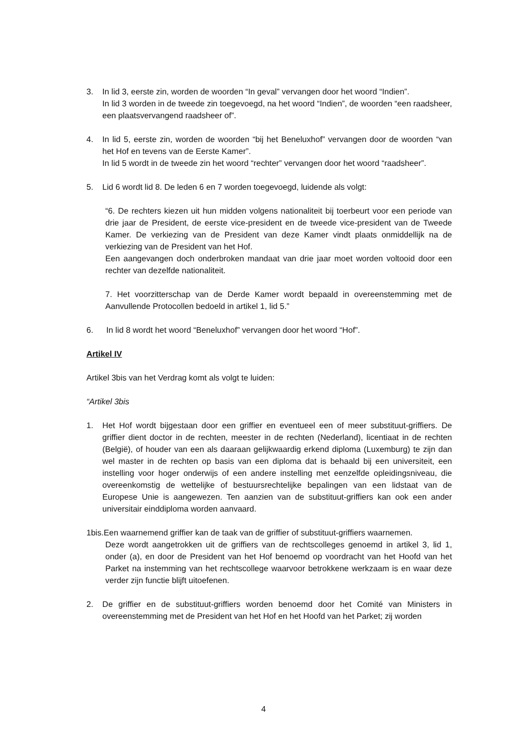3. In lid 3, eerste zin, worden de woorden “In geval” vervangen door het woord “Indien”.
In lid 3 worden in de tweede zin toegevoegd, na het woord “Indien”, de woorden “een raadsheer, een plaatsvervangend raadsheer of”.
4. In lid 5, eerste zin, worden de woorden “bij het Beneluxhof” vervangen door de woorden “van het Hof en tevens van de Eerste Kamer”.
In lid 5 wordt in de tweede zin het woord “rechter” vervangen door het woord “raadsheer”.
5. Lid 6 wordt lid 8. De leden 6 en 7 worden toegevoegd, luidende als volgt:
“6. De rechters kiezen uit hun midden volgens nationaliteit bij toerbeurt voor een periode van drie jaar de President, de eerste vice-president en de tweede vice-president van de Tweede Kamer. De verkiezing van de President van deze Kamer vindt plaats onmiddellijk na de verkiezing van de President van het Hof.
Een aangevangen doch onderbroken mandaat van drie jaar moet worden voltooid door een rechter van dezelfde nationaliteit.
7. Het voorzitterschap van de Derde Kamer wordt bepaald in overeenstemming met de Aanvullende Protocollen bedoeld in artikel 1, lid 5.”
6. In lid 8 wordt het woord “Beneluxhof” vervangen door het woord “Hof”.
Artikel IV
Artikel 3bis van het Verdrag komt als volgt te luiden:
“Artikel 3bis
1. Het Hof wordt bijgestaan door een griffier en eventueel een of meer substituut-griffiers. De griffier dient doctor in de rechten, meester in de rechten (Nederland), licentiaat in de rechten (België), of houder van een als daaraan gelijkwaardig erkend diploma (Luxemburg) te zijn dan wel master in de rechten op basis van een diploma dat is behaald bij een universiteit, een instelling voor hoger onderwijs of een andere instelling met eenzelfde opleidingsniveau, die overeenkomstig de wettelijke of bestuursrechtelijke bepalingen van een lidstaat van de Europese Unie is aangewezen. Ten aanzien van de substituut-griffiers kan ook een ander universitair einddiploma worden aanvaard.
1bis.Een waarnemend griffier kan de taak van de griffier of substituut-griffiers waarnemen.
Deze wordt aangetrokken uit de griffiers van de rechtscolleges genoemd in artikel 3, lid 1, onder (a), en door de President van het Hof benoemd op voordracht van het Hoofd van het Parket na instemming van het rechtscollege waarvoor betrokkene werkzaam is en waar deze verder zijn functie blijft uitoefenen.
2. De griffier en de substituut-griffiers worden benoemd door het Comité van Ministers in overeenstemming met de President van het Hof en het Hoofd van het Parket; zij worden
4